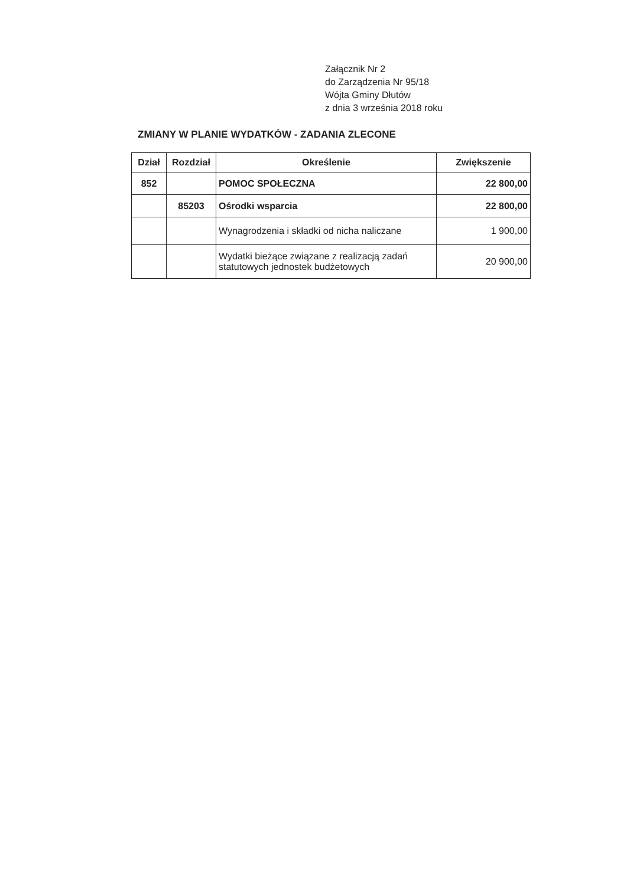Załącznik Nr 2
do Zarządzenia Nr 95/18
Wójta Gminy Dłutów
z dnia 3 września 2018 roku
ZMIANY W PLANIE WYDATKÓW - ZADANIA ZLECONE
| Dział | Rozdział | Określenie | Zwiększenie |
| --- | --- | --- | --- |
| 852 | | POMOC SPOŁECZNA | 22 800,00 |
| | 85203 | Ośrodki wsparcia | 22 800,00 |
| | | Wynagrodzenia i składki od nicha naliczane | 1 900,00 |
| | | Wydatki bieżące związane z realizacją zadań statutowych jednostek budżetowych | 20 900,00 |